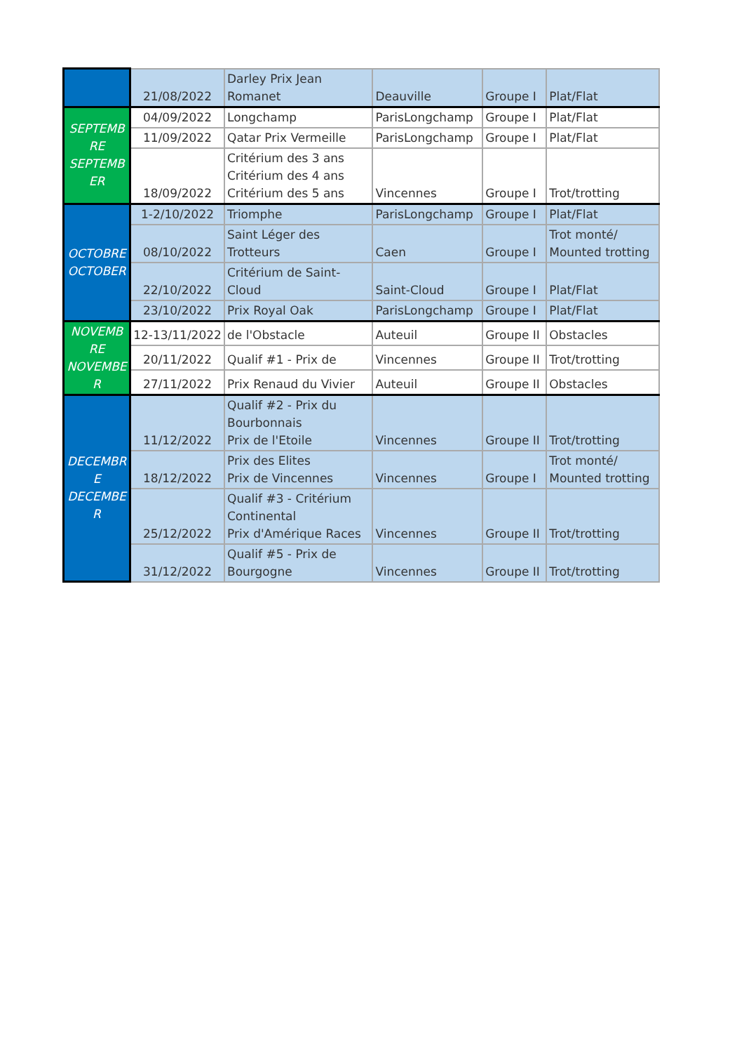| | 21/08/2022 | Darley Prix Jean Romanet | Deauville | Groupe I | Plat/Flat |
| SEPTEMB RE SEPTEMB ER | 04/09/2022 | Longchamp | ParisLongchamp | Groupe I | Plat/Flat |
| | 11/09/2022 | Qatar Prix Vermeille | ParisLongchamp | Groupe I | Plat/Flat |
| | 18/09/2022 | Critérium des 3 ans Critérium des 4 ans Critérium des 5 ans | Vincennes | Groupe I | Trot/trotting |
| OCTOBRE OCTOBER | 1-2/10/2022 | Triomphe | ParisLongchamp | Groupe I | Plat/Flat |
| | 08/10/2022 | Saint Léger des Trotteurs | Caen | Groupe I | Trot monté/ Mounted trotting |
| | 22/10/2022 | Critérium de Saint- Cloud | Saint-Cloud | Groupe I | Plat/Flat |
| | 23/10/2022 | Prix Royal Oak | ParisLongchamp | Groupe I | Plat/Flat |
| NOVEMB RE NOVEMBE R | 12-13/11/2022 | de l'Obstacle | Auteuil | Groupe II | Obstacles |
| | 20/11/2022 | Qualif #1 - Prix de | Vincennes | Groupe II | Trot/trotting |
| | 27/11/2022 | Prix Renaud du Vivier | Auteuil | Groupe II | Obstacles |
| DECEMBR E DECEMBE R | 11/12/2022 | Qualif #2 - Prix du Bourbonnais Prix de l'Etoile | Vincennes | Groupe II | Trot/trotting |
| | 18/12/2022 | Prix des Elites Prix de Vincennes | Vincennes | Groupe I | Trot monté/ Mounted trotting |
| | 25/12/2022 | Qualif #3 - Critérium Continental Prix d'Amérique Races | Vincennes | Groupe II | Trot/trotting |
| | 31/12/2022 | Qualif #5 - Prix de Bourgogne | Vincennes | Groupe II | Trot/trotting |